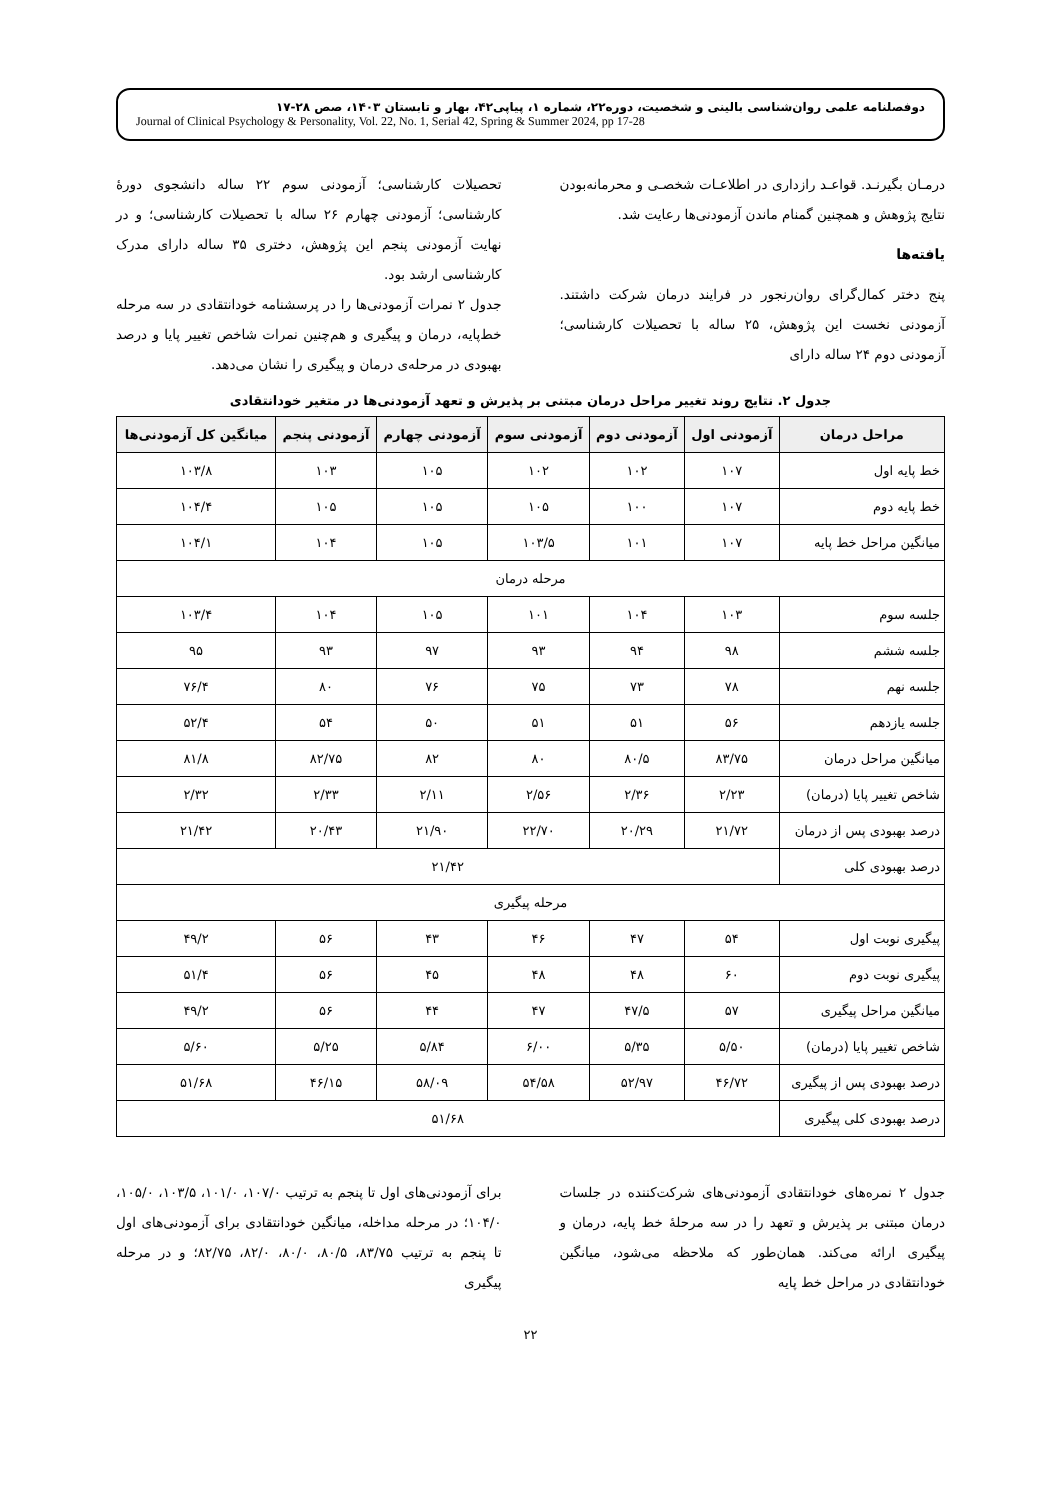دوفصلنامه علمی روان‌شناسی بالینی و شخصیت، دوره۲۲، شماره ۱، پیاپی۴۲، بهار و تابستان ۱۴۰۳، صص ۲۸-۱۷
Journal of Clinical Psychology & Personality, Vol. 22, No. 1, Serial 42, Spring & Summer 2024, pp 17-28
درمـان بگیرنـد. قواعـد رازداری در اطلاعـات شخصـی و محرمانه‌بودن نتایج پژوهش و همچنین گمنام ماندن آزمودنی‌ها رعایت شد.
یافته‌ها
پنج دختر کمال‌گرای روان‌رنجور در فرایند درمان شرکت داشتند. آزمودنی نخست این پژوهش، ۲۵ ساله با تحصیلات کارشناسی؛ آزمودنی دوم ۲۴ ساله دارای
تحصیلات کارشناسی؛ آزمودنی سوم ۲۲ ساله دانشجوی دورهٔ کارشناسی؛ آزمودنی چهارم ۲۶ ساله با تحصیلات کارشناسی؛ و در نهایت آزمودنی پنجم این پژوهش، دختری ۳۵ ساله دارای مدرک کارشناسی ارشد بود.
جدول ۲ نمرات آزمودنی‌ها را در پرسشنامه خودانتقادی در سه مرحله خط‌پایه، درمان و پیگیری و هم‌چنین نمرات شاخص تغییر پایا و درصد بهبودی در مرحله‌ی درمان و پیگیری را نشان می‌دهد.
جدول ۲. نتایج روند تغییر مراحل درمان مبتنی بر پذیرش و تعهد آزمودنی‌ها در متغیر خودانتقادی
| مراحل درمان | آزمودنی اول | آزمودنی دوم | آزمودنی سوم | آزمودنی چهارم | آزمودنی پنجم | میانگین کل آزمودنی‌ها |
| --- | --- | --- | --- | --- | --- | --- |
| خط پایه اول | ۱۰۷ | ۱۰۲ | ۱۰۲ | ۱۰۵ | ۱۰۳ | ۱۰۳/۸ |
| خط پایه دوم | ۱۰۷ | ۱۰۰ | ۱۰۵ | ۱۰۵ | ۱۰۵ | ۱۰۴/۴ |
| میانگین مراحل خط پایه | ۱۰۷ | ۱۰۱ | ۱۰۳/۵ | ۱۰۵ | ۱۰۴ | ۱۰۴/۱ |
| مرحله درمان | | | | | | |
| جلسه سوم | ۱۰۳ | ۱۰۴ | ۱۰۱ | ۱۰۵ | ۱۰۴ | ۱۰۳/۴ |
| جلسه ششم | ۹۸ | ۹۴ | ۹۳ | ۹۷ | ۹۳ | ۹۵ |
| جلسه نهم | ۷۸ | ۷۳ | ۷۵ | ۷۶ | ۸۰ | ۷۶/۴ |
| جلسه یازدهم | ۵۶ | ۵۱ | ۵۱ | ۵۰ | ۵۴ | ۵۲/۴ |
| میانگین مراحل درمان | ۸۳/۷۵ | ۸۰/۵ | ۸۰ | ۸۲ | ۸۲/۷۵ | ۸۱/۸ |
| شاخص تغییر پایا (درمان) | ۲/۲۳ | ۲/۳۶ | ۲/۵۶ | ۲/۱۱ | ۲/۳۳ | ۲/۳۲ |
| درصد بهبودی پس از درمان | ۲۱/۷۲ | ۲۰/۲۹ | ۲۲/۷۰ | ۲۱/۹۰ | ۲۰/۴۳ | ۲۱/۴۲ |
| درصد بهبودی کلی | ۲۱/۴۲ | | | | | |
| مرحله پیگیری | | | | | | |
| پیگیری نوبت اول | ۵۴ | ۴۷ | ۴۶ | ۴۳ | ۵۶ | ۴۹/۲ |
| پیگیری نوبت دوم | ۶۰ | ۴۸ | ۴۸ | ۴۵ | ۵۶ | ۵۱/۴ |
| میانگین مراحل پیگیری | ۵۷ | ۴۷/۵ | ۴۷ | ۴۴ | ۵۶ | ۴۹/۲ |
| شاخص تغییر پایا (درمان) | ۵/۵۰ | ۵/۳۵ | ۶/۰۰ | ۵/۸۴ | ۵/۲۵ | ۵/۶۰ |
| درصد بهبودی پس از پیگیری | ۴۶/۷۲ | ۵۲/۹۷ | ۵۴/۵۸ | ۵۸/۰۹ | ۴۶/۱۵ | ۵۱/۶۸ |
| درصد بهبودی کلی پیگیری | ۵۱/۶۸ | | | | | |
جدول ۲ نمره‌های خودانتقادی آزمودنی‌های شرکت‌کننده در جلسات درمان مبتنی بر پذیرش و تعهد را در سه مرحلهٔ خط پایه، درمان و پیگیری ارائه می‌کند. همان‌طور که ملاحظه می‌شود، میانگین خودانتقادی در مراحل خط پایه
برای آزمودنی‌های اول تا پنجم به ترتیب ۱۰۷/۰، ۱۰۱/۰، ۱۰۳/۵، ۱۰۵/۰، ۱۰۴/۰؛ در مرحله مداخله، میانگین خودانتقادی برای آزمودنی‌های اول تا پنجم به ترتیب ۸۳/۷۵، ۸۰/۵، ۸۰/۰، ۸۲/۰، ۸۲/۷۵؛ و در مرحله پیگیری
۲۲